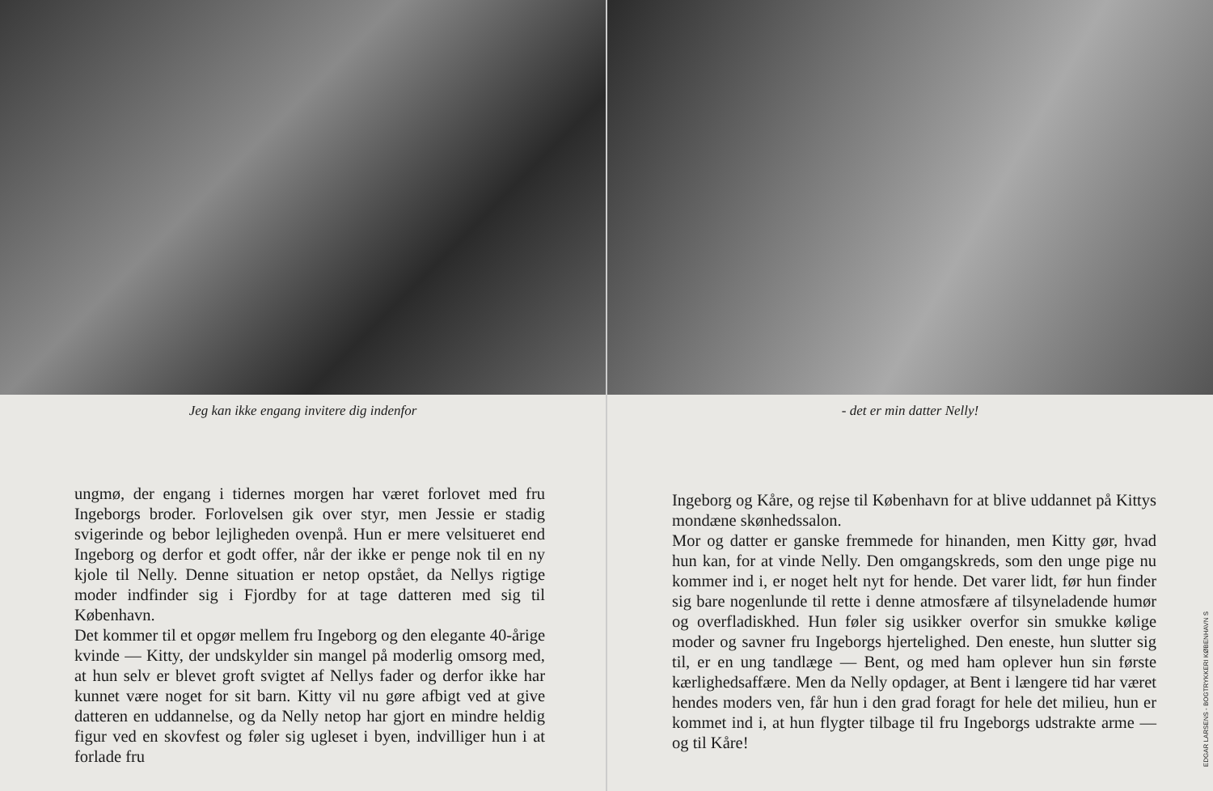Jeg kan ikke engang invitere dig indenfor
ungmø, der engang i tidernes morgen har været forlovet med fru Ingeborgs broder. Forlovelsen gik over styr, men Jessie er stadig svigerinde og bebor lejligheden ovenpå. Hun er mere velsitueret end Ingeborg og derfor et godt offer, når der ikke er penge nok til en ny kjole til Nelly. Denne situation er netop opstået, da Nellys rigtige moder indfinder sig i Fjordby for at tage datteren med sig til København.
Det kommer til et opgør mellem fru Ingeborg og den elegante 40-årige kvinde — Kitty, der undskylder sin mangel på moderlig omsorg med, at hun selv er blevet groft svigtet af Nellys fader og derfor ikke har kunnet være noget for sit barn. Kitty vil nu gøre afbigt ved at give datteren en uddannelse, og da Nelly netop har gjort en mindre heldig figur ved en skovfest og føler sig ugleset i byen, indvilliger hun i at forlade fru
- det er min datter Nelly!
Ingeborg og Kåre, og rejse til København for at blive uddannet på Kittys mondæne skønhedssalon.
Mor og datter er ganske fremmede for hinanden, men Kitty gør, hvad hun kan, for at vinde Nelly. Den omgangskreds, som den unge pige nu kommer ind i, er noget helt nyt for hende. Det varer lidt, før hun finder sig bare nogenlunde til rette i denne atmosfære af tilsyneladende humør og overfladiskhed. Hun føler sig usikker overfor sin smukke kølige moder og savner fru Ingeborgs hjertelighed. Den eneste, hun slutter sig til, er en ung tandlæge — Bent, og med ham oplever hun sin første kærlighedsaffære. Men da Nelly opdager, at Bent i længere tid har været hendes moders ven, får hun i den grad foragt for hele det milieu, hun er kommet ind i, at hun flygter tilbage til fru Ingeborgs udstrakte arme — og til Kåre!
EDGAR LARSENS - BOGTRYKKERI KØBENHAVN S